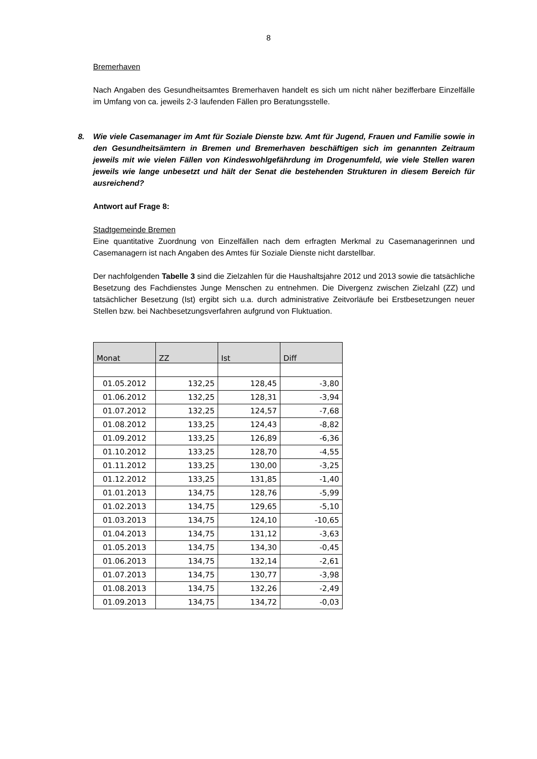8
Bremerhaven
Nach Angaben des Gesundheitsamtes Bremerhaven handelt es sich um nicht näher bezifferbare Einzelfälle im Umfang von ca. jeweils 2-3 laufenden Fällen pro Beratungsstelle.
8. Wie viele Casemanager im Amt für Soziale Dienste bzw. Amt für Jugend, Frauen und Familie sowie in den Gesundheitsämtern in Bremen und Bremerhaven beschäftigen sich im genannten Zeitraum jeweils mit wie vielen Fällen von Kindeswohlgefährdung im Drogenumfeld, wie viele Stellen waren jeweils wie lange unbesetzt und hält der Senat die bestehenden Strukturen in diesem Bereich für ausreichend?
Antwort auf Frage 8:
Stadtgemeinde Bremen
Eine quantitative Zuordnung von Einzelfällen nach dem erfragten Merkmal zu Casemanagerinnen und Casemanagern ist nach Angaben des Amtes für Soziale Dienste nicht darstellbar.
Der nachfolgenden Tabelle 3 sind die Zielzahlen für die Haushaltsjahre 2012 und 2013 sowie die tatsächliche Besetzung des Fachdienstes Junge Menschen zu entnehmen. Die Divergenz zwischen Zielzahl (ZZ) und tatsächlicher Besetzung (Ist) ergibt sich u.a. durch administrative Zeitvorläufe bei Erstbesetzungen neuer Stellen bzw. bei Nachbesetzungsverfahren aufgrund von Fluktuation.
| Monat | ZZ | Ist | Diff |
| --- | --- | --- | --- |
| 01.05.2012 | 132,25 | 128,45 | -3,80 |
| 01.06.2012 | 132,25 | 128,31 | -3,94 |
| 01.07.2012 | 132,25 | 124,57 | -7,68 |
| 01.08.2012 | 133,25 | 124,43 | -8,82 |
| 01.09.2012 | 133,25 | 126,89 | -6,36 |
| 01.10.2012 | 133,25 | 128,70 | -4,55 |
| 01.11.2012 | 133,25 | 130,00 | -3,25 |
| 01.12.2012 | 133,25 | 131,85 | -1,40 |
| 01.01.2013 | 134,75 | 128,76 | -5,99 |
| 01.02.2013 | 134,75 | 129,65 | -5,10 |
| 01.03.2013 | 134,75 | 124,10 | -10,65 |
| 01.04.2013 | 134,75 | 131,12 | -3,63 |
| 01.05.2013 | 134,75 | 134,30 | -0,45 |
| 01.06.2013 | 134,75 | 132,14 | -2,61 |
| 01.07.2013 | 134,75 | 130,77 | -3,98 |
| 01.08.2013 | 134,75 | 132,26 | -2,49 |
| 01.09.2013 | 134,75 | 134,72 | -0,03 |